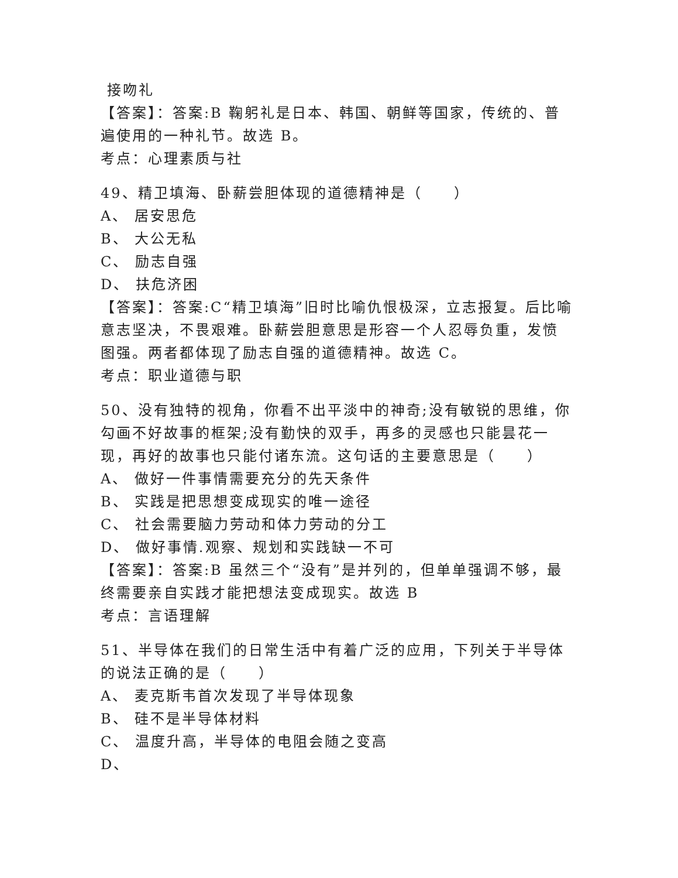接吻礼
【答案】：答案:B 鞠躬礼是日本、韩国、朝鲜等国家，传统的、普遍使用的一种礼节。故选 B。
考点：心理素质与社
49、精卫填海、卧薪尝胆体现的道德精神是（　　）
A、 居安思危
B、 大公无私
C、 励志自强
D、 扶危济困
【答案】：答案:C“精卫填海”旧时比喻仇恨极深，立志报复。后比喻意志坚决，不畏艰难。卧薪尝胆意思是形容一个人忍辱负重，发愤图强。两者都体现了励志自强的道德精神。故选 C。
考点：职业道德与职
50、没有独特的视角，你看不出平淡中的神奇;没有敏锐的思维，你勾画不好故事的框架;没有勤快的双手，再多的灵感也只能昙花一现，再好的故事也只能付诸东流。这句话的主要意思是（　　）
A、 做好一件事情需要充分的先天条件
B、 实践是把思想变成现实的唯一途径
C、 社会需要脑力劳动和体力劳动的分工
D、 做好事情.观察、规划和实践缺一不可
【答案】：答案:B 虽然三个“没有”是并列的，但单单强调不够，最终需要亲自实践才能把想法变成现实。故选 B
考点：言语理解
51、半导体在我们的日常生活中有着广泛的应用，下列关于半导体的说法正确的是（　　）
A、 麦克斯韦首次发现了半导体现象
B、 硅不是半导体材料
C、 温度升高，半导体的电阻会随之变高
D、